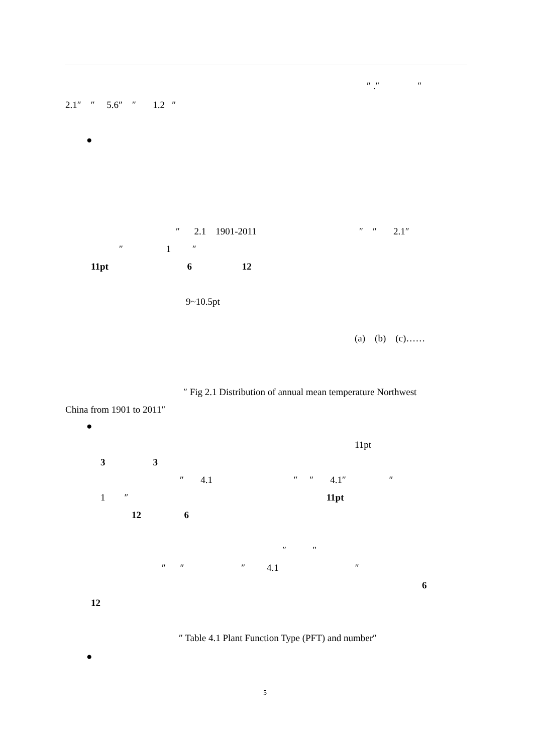″ .″ ″
2.1″ ″ 5.6″ ″ 1.2 ″
●
″ 2.1 1901-2011 ″ ″ 2.1″
″ 1 ″
11pt 6 12
9~10.5pt
(a) (b) (c)……
″ Fig 2.1 Distribution of annual mean temperature Northwest
China from 1901 to 2011″
●
11pt
3 3
″ 4.1 ″ ″ 4.1″ ″
1 ″ 11pt
12 6
″ ″
″ ″ ″ 4.1 ″
6
12
″ Table 4.1 Plant Function Type (PFT) and number″
●
5